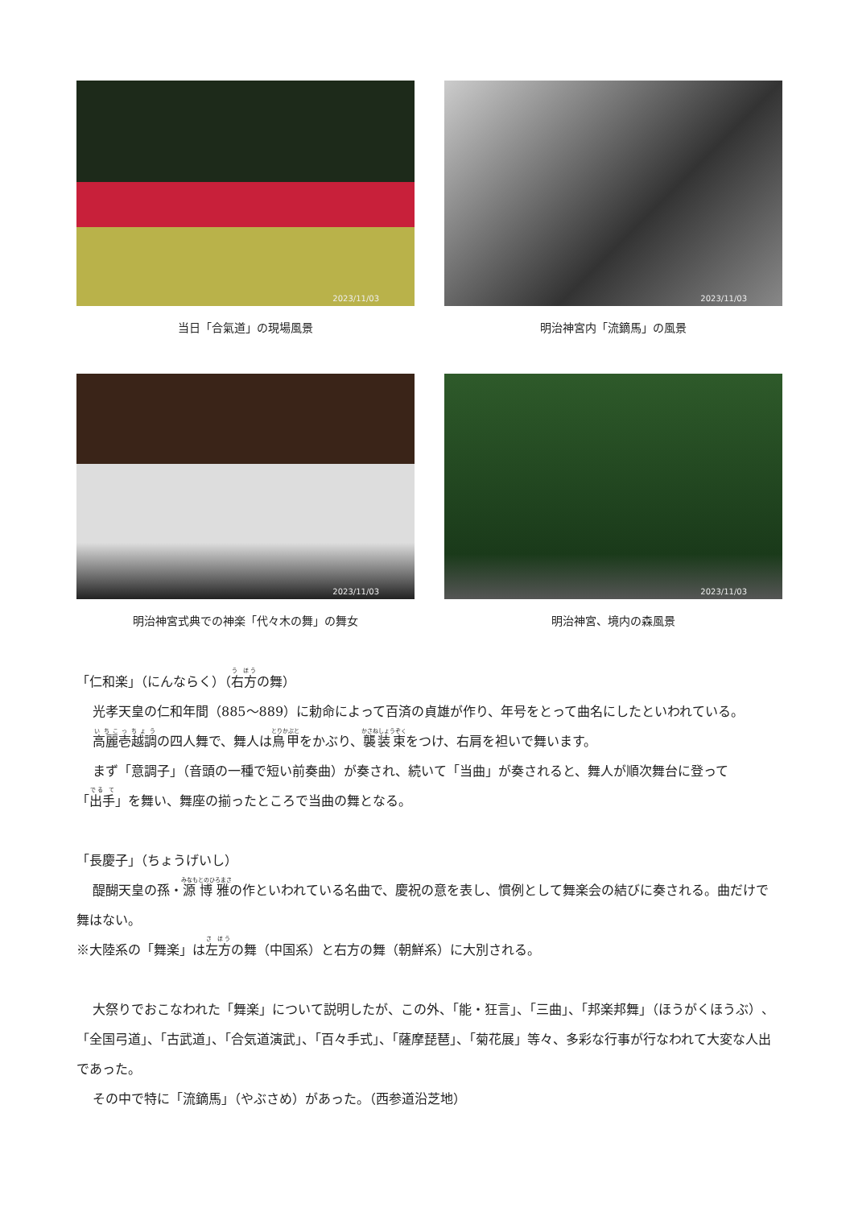2023/11/03
当日「合氣道」の現場風景
2023/11/03
明治神宮内「流鏑馬」の風景
2023/11/03
明治神宮式典での神楽「代々木の舞」の舞女
2023/11/03
明治神宮、境内の森風景
「仁和楽」（にんならく）（右方の舞）
光孝天皇の仁和年間（885～889）に勅命によって百済の貞雄が作り、年号をとって曲名にしたといわれている。
高麗壱越調の四人舞で、舞人は鳥甲をかぶり、襲装束をつけ、右肩を袒いで舞います。
まず「意調子」（音頭の一種で短い前奏曲）が奏され、続いて「当曲」が奏されると、舞人が順次舞台に登って「出手」を舞い、舞座の揃ったところで当曲の舞となる。
「長慶子」（ちょうげいし）
醍醐天皇の孫・源博雅の作といわれている名曲で、慶祝の意を表し、慣例として舞楽会の結びに奏される。曲だけで舞はない。
※大陸系の「舞楽」は左方の舞（中国系）と右方の舞（朝鮮系）に大別される。
大祭りでおこなわれた「舞楽」について説明したが、この外、「能・狂言」、「三曲」、「邦楽邦舞」（ほうがくほうぶ）、「全国弓道」、「古武道」、「合気道演武」、「百々手式」、「薩摩琵琶」、「菊花展」等々、多彩な行事が行なわれて大変な人出であった。
その中で特に「流鏑馬」（やぶさめ）があった。（西参道沿芝地）